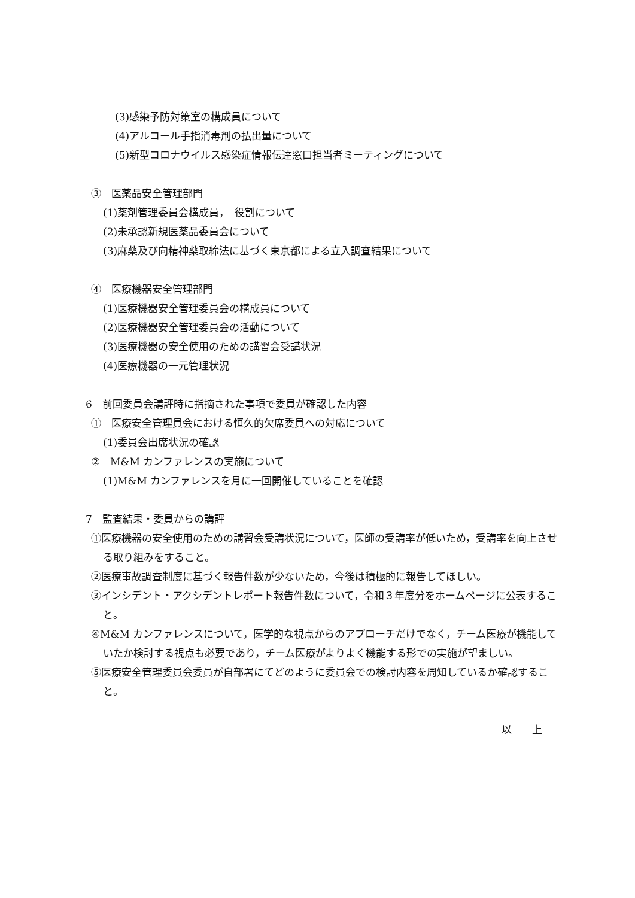(3)感染予防対策室の構成員について
(4)アルコール手指消毒剤の払出量について
(5)新型コロナウイルス感染症情報伝達窓口担当者ミーティングについて
③　医薬品安全管理部門
(1)薬剤管理委員会構成員，　役割について
(2)未承認新規医薬品委員会について
(3)麻薬及び向精神薬取締法に基づく東京都による立入調査結果について
④　医療機器安全管理部門
(1)医療機器安全管理委員会の構成員について
(2)医療機器安全管理委員会の活動について
(3)医療機器の安全使用のための講習会受講状況
(4)医療機器の一元管理状況
6　前回委員会講評時に指摘された事項で委員が確認した内容
①　医療安全管理員会における恒久的欠席委員への対応について
(1)委員会出席状況の確認
②　M&M カンファレンスの実施について
(1)M&M カンファレンスを月に一回開催していることを確認
7　監査結果・委員からの講評
①医療機器の安全使用のための講習会受講状況について，医師の受講率が低いため，受講率を向上させる取り組みをすること。
②医療事故調査制度に基づく報告件数が少ないため，今後は積極的に報告してほしい。
③インシデント・アクシデントレポート報告件数について，令和３年度分をホームページに公表すること。
④M&M カンファレンスについて，医学的な視点からのアプローチだけでなく，チーム医療が機能していたか検討する視点も必要であり，チーム医療がよりよく機能する形での実施が望ましい。
⑤医療安全管理委員会委員が自部署にてどのように委員会での検討内容を周知しているか確認すること。
以　　上